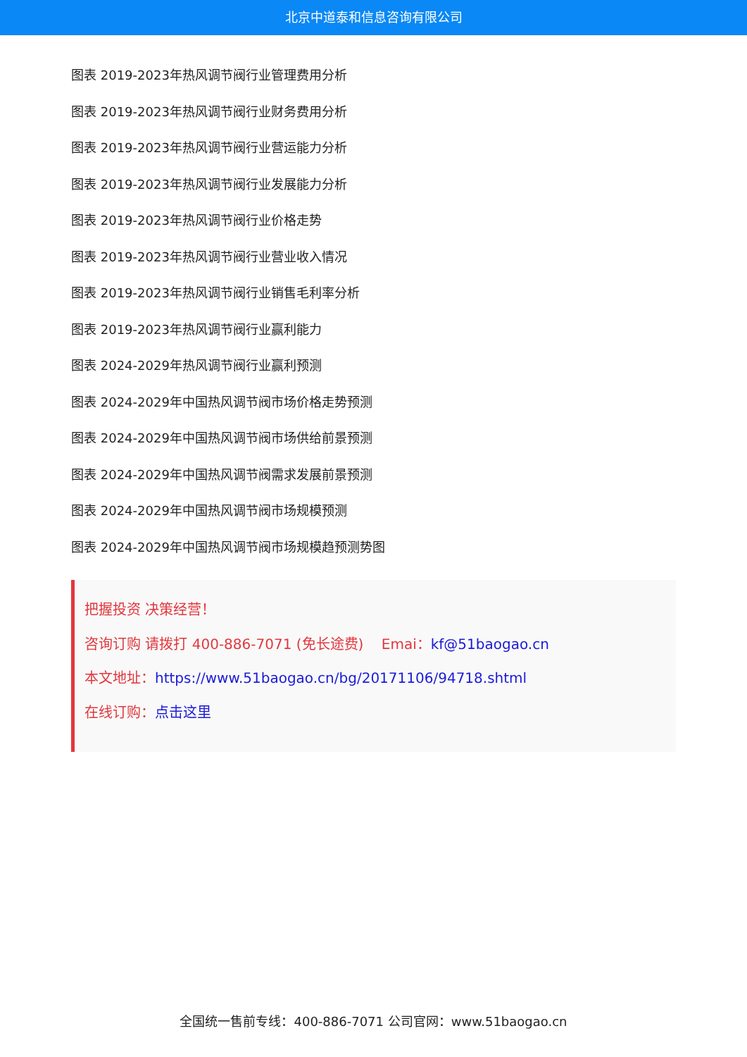北京中道泰和信息咨询有限公司
图表 2019-2023年热风调节阀行业管理费用分析
图表 2019-2023年热风调节阀行业财务费用分析
图表 2019-2023年热风调节阀行业营运能力分析
图表 2019-2023年热风调节阀行业发展能力分析
图表 2019-2023年热风调节阀行业价格走势
图表 2019-2023年热风调节阀行业营业收入情况
图表 2019-2023年热风调节阀行业销售毛利率分析
图表 2019-2023年热风调节阀行业赢利能力
图表 2024-2029年热风调节阀行业赢利预测
图表 2024-2029年中国热风调节阀市场价格走势预测
图表 2024-2029年中国热风调节阀市场供给前景预测
图表 2024-2029年中国热风调节阀需求发展前景预测
图表 2024-2029年中国热风调节阀市场规模预测
图表 2024-2029年中国热风调节阀市场规模趋预测势图
把握投资 决策经营！
咨询订购 请拨打 400-886-7071 (免长途费) Emai：kf@51baogao.cn
本文地址：https://www.51baogao.cn/bg/20171106/94718.shtml
在线订购：点击这里
全国统一售前专线：400-886-7071 公司官网：www.51baogao.cn